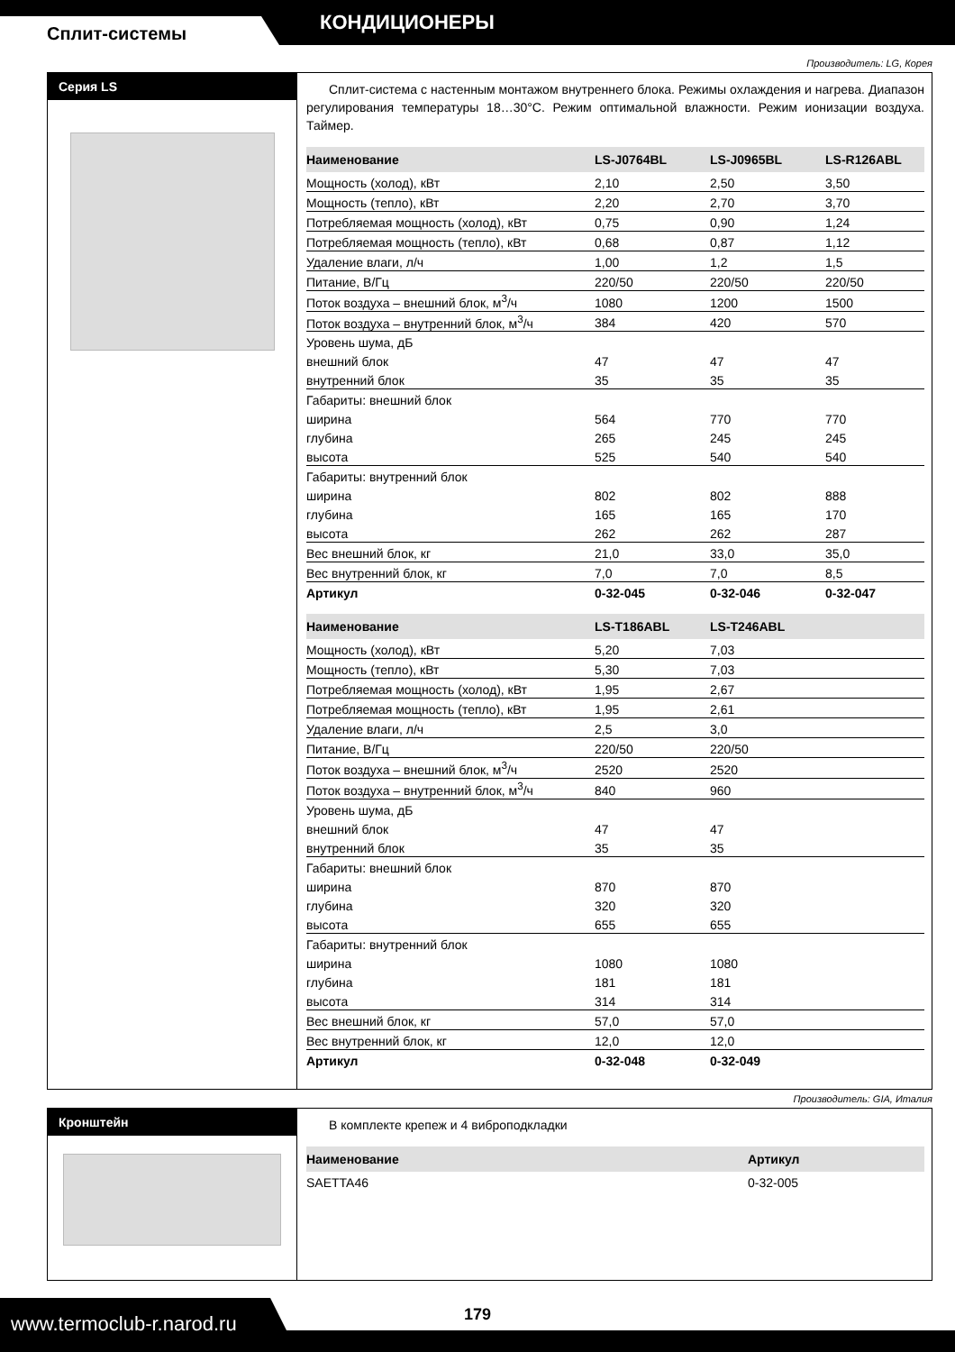КОНДИЦИОНЕРЫ
Сплит-системы
Производитель: LG, Корея
Серия LS
Сплит-система с настенным монтажом внутреннего блока. Режимы охлаждения и нагрева. Диапазон регулирования температуры 18…30°С. Режим оптимальной влажности. Режим ионизации воздуха. Таймер.
| Наименование | LS-J0764BL | LS-J0965BL | LS-R126ABL |
| --- | --- | --- | --- |
| Мощность (холод), кВт | 2,10 | 2,50 | 3,50 |
| Мощность (тепло), кВт | 2,20 | 2,70 | 3,70 |
| Потребляемая мощность (холод), кВт | 0,75 | 0,90 | 1,24 |
| Потребляемая мощность (тепло), кВт | 0,68 | 0,87 | 1,12 |
| Удаление влаги, л/ч | 1,00 | 1,2 | 1,5 |
| Питание, В/Гц | 220/50 | 220/50 | 220/50 |
| Поток воздуха – внешний блок, м<sup>3</sup>/ч | 1080 | 1200 | 1500 |
| Поток воздуха – внутренний блок, м<sup>3</sup>/ч | 384 | 420 | 570 |
| Уровень шума, дБ | | | |
| внешний блок | 47 | 47 | 47 |
| внутренний блок | 35 | 35 | 35 |
| Габариты: внешний блок | | | |
| ширина | 564 | 770 | 770 |
| глубина | 265 | 245 | 245 |
| высота | 525 | 540 | 540 |
| Габариты: внутренний блок | | | |
| ширина | 802 | 802 | 888 |
| глубина | 165 | 165 | 170 |
| высота | 262 | 262 | 287 |
| Вес внешний блок, кг | 21,0 | 33,0 | 35,0 |
| Вес внутренний блок, кг | 7,0 | 7,0 | 8,5 |
| Артикул | 0-32-045 | 0-32-046 | 0-32-047 |
| Наименование | LS-T186ABL | LS-T246ABL | |
| --- | --- | --- | --- |
| Мощность (холод), кВт | 5,20 | 7,03 | |
| Мощность (тепло), кВт | 5,30 | 7,03 | |
| Потребляемая мощность (холод), кВт | 1,95 | 2,67 | |
| Потребляемая мощность (тепло), кВт | 1,95 | 2,61 | |
| Удаление влаги, л/ч | 2,5 | 3,0 | |
| Питание, В/Гц | 220/50 | 220/50 | |
| Поток воздуха – внешний блок, м<sup>3</sup>/ч | 2520 | 2520 | |
| Поток воздуха – внутренний блок, м<sup>3</sup>/ч | 840 | 960 | |
| Уровень шума, дБ | | | |
| внешний блок | 47 | 47 | |
| внутренний блок | 35 | 35 | |
| Габариты: внешний блок | | | |
| ширина | 870 | 870 | |
| глубина | 320 | 320 | |
| высота | 655 | 655 | |
| Габариты: внутренний блок | | | |
| ширина | 1080 | 1080 | |
| глубина | 181 | 181 | |
| высота | 314 | 314 | |
| Вес внешний блок, кг | 57,0 | 57,0 | |
| Вес внутренний блок, кг | 12,0 | 12,0 | |
| Артикул | 0-32-048 | 0-32-049 | |
Производитель: GIA, Италия
Кронштейн
В комплекте крепеж и 4 виброподкладки
| Наименование | Артикул |
| --- | --- |
| SAETTA46 | 0-32-005 |
www.termoclub-r.narod.ru
179